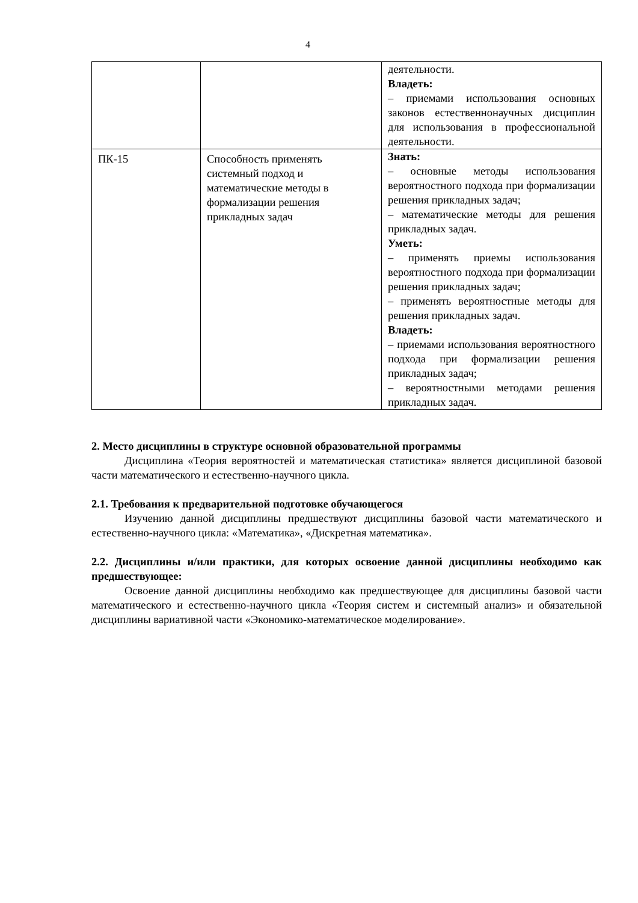4
| | | деятельности. Владеть: – приемами использования основных законов естественнонаучных дисциплин для использования в профессиональной деятельности. |
| ПК-15 | Способность применять системный подход и математические методы в формализации решения прикладных задач | Знать: – основные методы использования вероятностного подхода при формализации решения прикладных задач; – математические методы для решения прикладных задач. Уметь: – применять приемы использования вероятностного подхода при формализации решения прикладных задач; – применять вероятностные методы для решения прикладных задач. Владеть: – приемами использования вероятностного подхода при формализации решения прикладных задач; – вероятностными методами решения прикладных задач. |
2. Место дисциплины в структуре основной образовательной программы
Дисциплина «Теория вероятностей и математическая статистика» является дисциплиной базовой части математического и естественно-научного цикла.
2.1. Требования к предварительной подготовке обучающегося
Изучению данной дисциплины предшествуют дисциплины базовой части математического и естественно-научного цикла: «Математика», «Дискретная математика».
2.2. Дисциплины и/или практики, для которых освоение данной дисциплины необходимо как предшествующее:
Освоение данной дисциплины необходимо как предшествующее для дисциплины базовой части математического и естественно-научного цикла «Теория систем и системный анализ» и обязательной дисциплины вариативной части «Экономико-математическое моделирование».